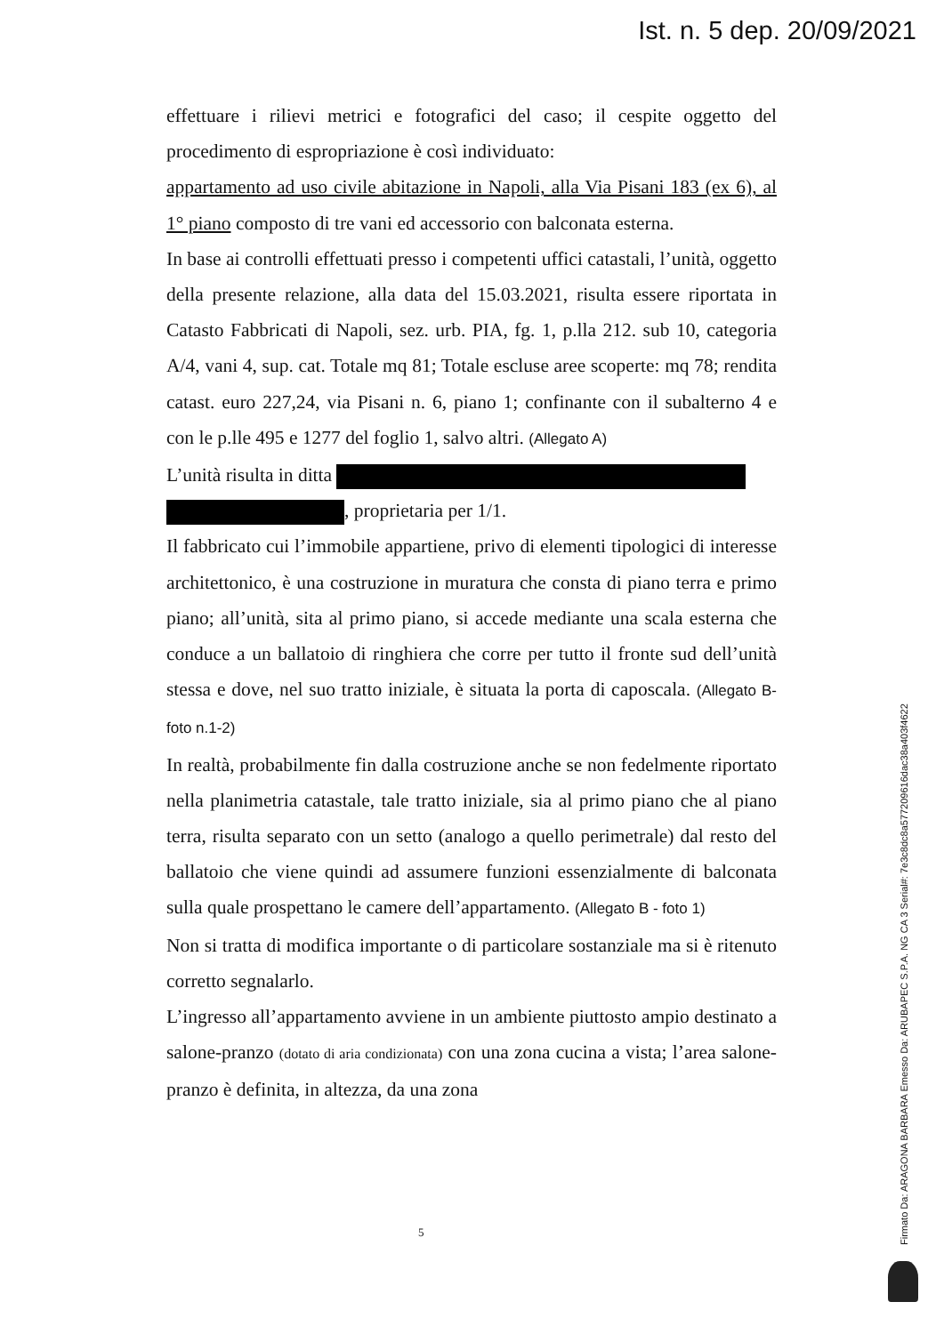Ist. n. 5 dep. 20/09/2021
effettuare i rilievi metrici e fotografici del caso; il cespite oggetto del procedimento di espropriazione è così individuato:
appartamento ad uso civile abitazione in Napoli, alla Via Pisani 183 (ex 6), al 1° piano composto di tre vani ed accessorio con balconata esterna.
In base ai controlli effettuati presso i competenti uffici catastali, l’unità, oggetto della presente relazione, alla data del 15.03.2021, risulta essere riportata in Catasto Fabbricati di Napoli, sez. urb. PIA, fg. 1, p.lla 212. sub 10, categoria A/4, vani 4, sup. cat. Totale mq 81; Totale escluse aree scoperte: mq 78; rendita catast. euro 227,24, via Pisani n. 6, piano 1; confinante con il subalterno 4 e con le p.lle 495 e 1277 del foglio 1, salvo altri. (Allegato A)
L’unità risulta in ditta
, proprietaria per 1/1.
Il fabbricato cui l’immobile appartiene, privo di elementi tipologici di interesse architettonico, è una costruzione in muratura che consta di piano terra e primo piano; all’unità, sita al primo piano, si accede mediante una scala esterna che conduce a un ballatoio di ringhiera che corre per tutto il fronte sud dell’unità stessa e dove, nel suo tratto iniziale, è situata la porta di caposcala. (Allegato B- foto n.1-2)
In realtà, probabilmente fin dalla costruzione anche se non fedelmente riportato nella planimetria catastale, tale tratto iniziale, sia al primo piano che al piano terra, risulta separato con un setto (analogo a quello perimetrale) dal resto del ballatoio che viene quindi ad assumere funzioni essenzialmente di balconata sulla quale prospettano le camere dell’appartamento. (Allegato B - foto 1)
Non si tratta di modifica importante o di particolare sostanziale ma si è ritenuto corretto segnalarlo.
L’ingresso all’appartamento avviene in un ambiente piuttosto ampio destinato a salone-pranzo (dotato di aria condizionata) con una zona cucina a vista; l’area salone-pranzo è definita, in altezza, da una zona
5
Firmato Da: ARAGONA BARBARA Emesso Da: ARUBAPEC S.P.A. NG CA 3 Serial#: 7e3c8dc8a577209616dac38a403f4622